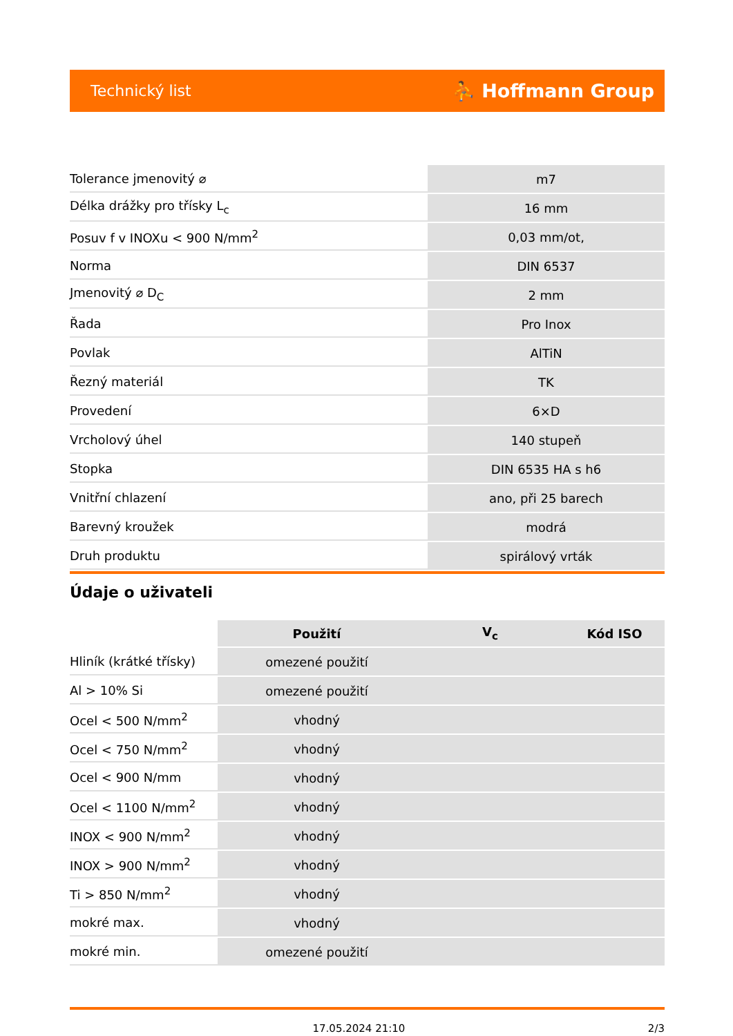Technický list ⛹ Hoffmann Group
| Tolerance jmenovitý ⌀ | m7 |
| Délka drážky pro třísky L<sub>c</sub> | 16 mm |
| Posuv f v INOXu < 900 N/mm<sup>2</sup> | 0,03 mm/ot, |
| Norma | DIN 6537 |
| Jmenovitý ⌀ D<sub>C</sub> | 2 mm |
| Řada | Pro Inox |
| Povlak | AlTiN |
| Řezný materiál | TK |
| Provedení | 6×D |
| Vrcholový úhel | 140 stupeň |
| Stopka | DIN 6535 HA s h6 |
| Vnitřní chlazení | ano, při 25 barech |
| Barevný kroužek | modrá |
| Druh produktu | spirálový vrták |
Údaje o uživateli
| | Použití | V<sub>c</sub> | Kód ISO |
| Hliník (krátké třísky) | omezené použití | | |
| Al > 10% Si | omezené použití | | |
| Ocel < 500 N/mm<sup>2</sup> | vhodný | | |
| Ocel < 750 N/mm<sup>2</sup> | vhodný | | |
| Ocel < 900 N/mm | vhodný | | |
| Ocel < 1100 N/mm<sup>2</sup> | vhodný | | |
| INOX < 900 N/mm<sup>2</sup> | vhodný | | |
| INOX > 900 N/mm<sup>2</sup> | vhodný | | |
| Ti > 850 N/mm<sup>2</sup> | vhodný | | |
| mokré max. | vhodný | | |
| mokré min. | omezené použití | | |
17.05.2024 21:10 2/3